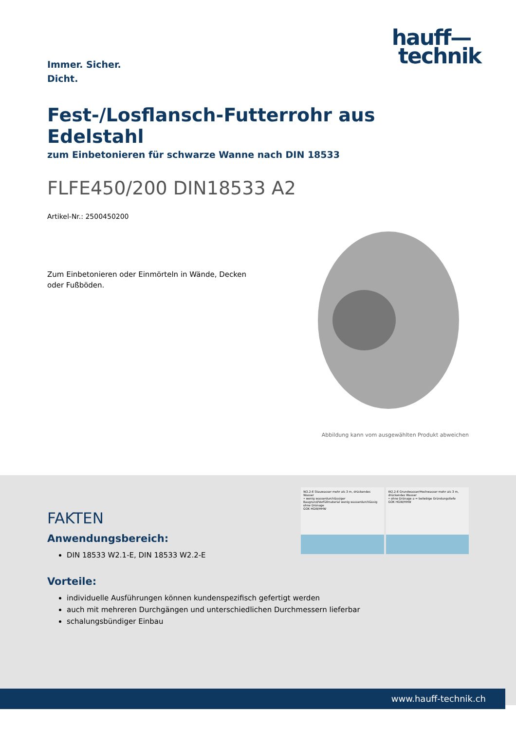Immer. Sicher.
Dicht.
hauff—
technik
Fest-/Losflansch-Futterrohr aus Edelstahl
zum Einbetonieren für schwarze Wanne nach DIN 18533
FLFE450/200 DIN18533 A2
Artikel-Nr.: 2500450200
Zum Einbetonieren oder Einmörteln in Wände, Decken oder Fußböden.
Abbildung kann vom ausgewählten Produkt abweichen
W2.2-E Stauwasser mehr als 3 m, drückendes Wasser
• wenig wasserdurchlässiger Baugrund/Verfüllmaterial wenig wasserdurchlässig ohne Dränage
GOK HGW/HHW
W2.2-E Grundwasser/Hochwasser mehr als 3 m, drückendes Wasser
• ohne Dränage a = beliebige Gründungstiefe
GOK HGW/HHW
FAKTEN
Anwendungsbereich:
DIN 18533 W2.1-E, DIN 18533 W2.2-E
Vorteile:
individuelle Ausführungen können kundenspezifisch gefertigt werden
auch mit mehreren Durchgängen und unterschiedlichen Durchmessern lieferbar
schalungsbündiger Einbau
www.hauff-technik.ch